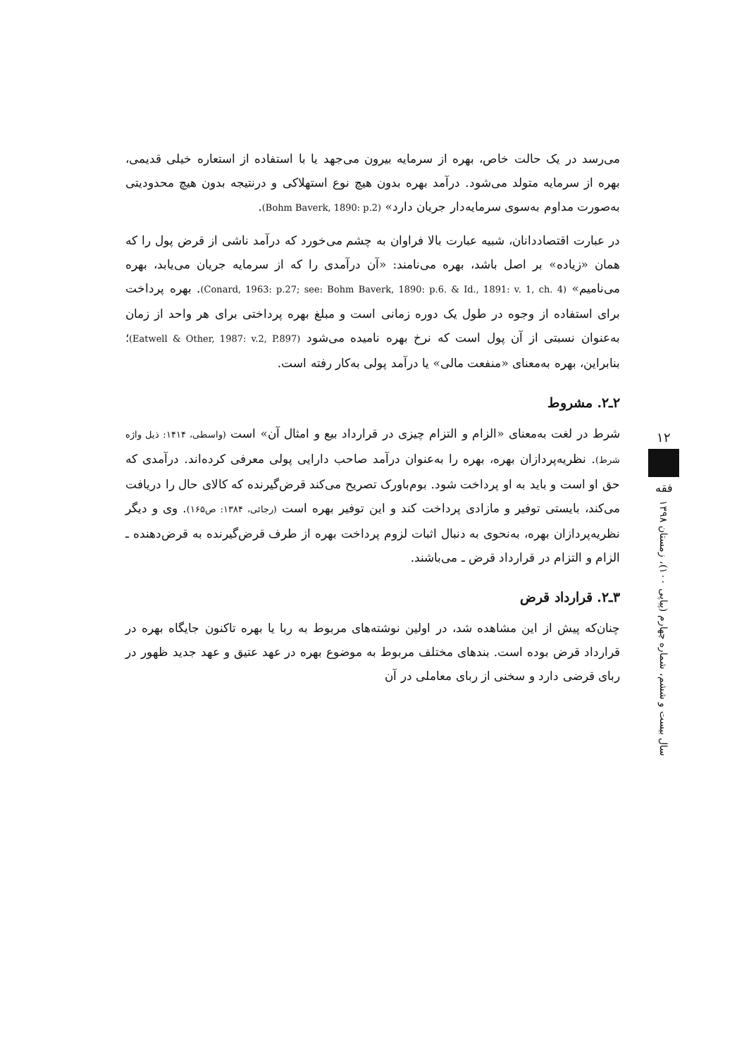می‌رسد در یک حالت خاص، بهره از سرمایه بیرون می‌جهد یا با استفاده از استعاره خیلی قدیمی، بهره از سرمایه متولد می‌شود. درآمد بهره بدون هیچ نوع استهلاکی و درنتیجه بدون هیچ محدودیتی به‌صورت مداوم به‌سوی سرمایه‌دار جریان دارد» (Bohm Baverk, 1890: p.2).
در عبارت اقتصاددانان، شبیه عبارت بالا فراوان به چشم می‌خورد که درآمد ناشی از قرض پول را که همان «زیاده» بر اصل باشد، بهره می‌نامند: «آن درآمدی را که از سرمایه جریان می‌یابد، بهره می‌نامیم» (Conard, 1963: p.27; see: Bohm Baverk, 1890: p.6. & Id., 1891: v. 1, ch. 4). بهره پرداخت برای استفاده از وجوه در طول یک دوره زمانی است و مبلغ بهره پرداختی برای هر واحد از زمان به‌عنوان نسبتی از آن پول است که نرخ بهره نامیده می‌شود (Eatwell & Other, 1987: v.2, P.897)؛ بنابراین، بهره به‌معنای «منفعت مالی» یا درآمد پولی به‌کار رفته است.
۲ـ۲. مشروط
شرط در لغت به‌معنای «الزام و التزام چیزی در قرارداد بیع و امثال آن» است (واسطی، ۱۴۱۴: ذیل واژه شرط). نظریه‌پردازان بهره، بهره را به‌عنوان درآمد صاحب دارایی پولی معرفی کرده‌اند. درآمدی که حق او است و باید به او پرداخت شود. بوم‌باورک تصریح می‌کند قرض‌گیرنده که کالای حال را دریافت می‌کند، بایستی توفیر و مازادی پرداخت کند و این توفیر بهره است (رجائی، ۱۳۸۴: ص۱۶۵). وی و دیگر نظریه‌پردازان بهره، به‌نحوی به دنبال اثبات لزوم پرداخت بهره از طرف قرض‌گیرنده به قرض‌دهنده ـ الزام و التزام در قرارداد قرض ـ می‌باشند.
۳ـ۲. قرارداد قرض
چنان‌که پیش از این مشاهده شد، در اولین نوشته‌های مربوط به ربا یا بهره تاکنون جایگاه بهره در قرارداد قرض بوده است. بندهای مختلف مربوط به موضوع بهره در عهد عتیق و عهد جدید ظهور در ربای قرضی دارد و سخنی از ربای معاملی در آن
۱۲
فقه
سال بیست و ششم، شماره چهارم (پیاپی ۱۰۰)، زمستان ۱۳۹۸